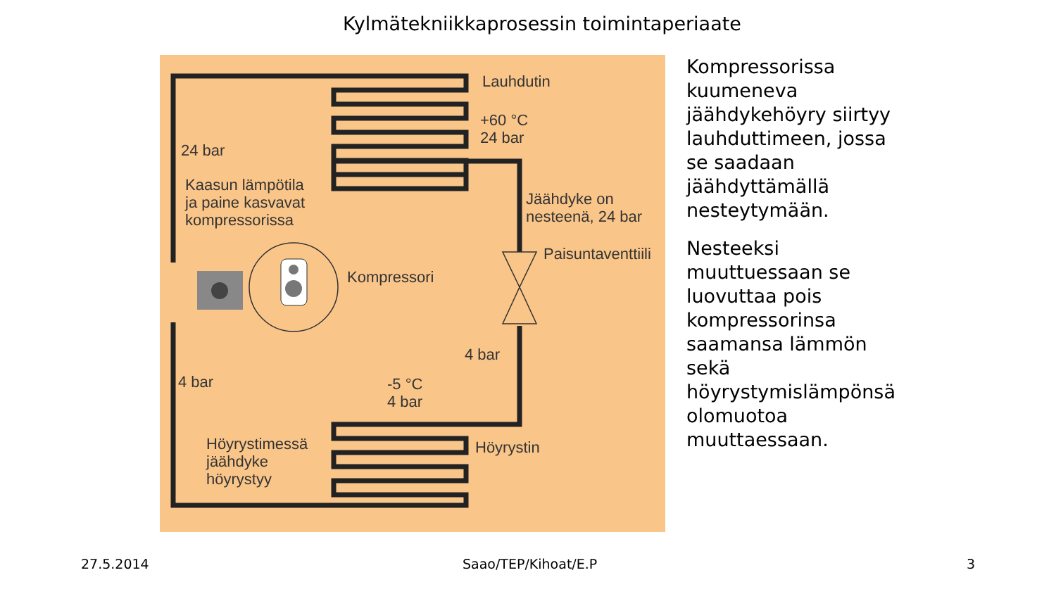Kylmätekniikkaprosessin toimintaperiaate
Lauhdutin
+60 °C
24 bar
24 bar
Kaasun lämpötila
ja paine kasvavat
kompressorissa
Jäähdyke on
nesteenä, 24 bar
Paisuntaventtiili
Kompressori
4 bar
4 bar
-5 °C
4 bar
Höyrystimessä
jäähdyke
höyrystyy
Höyrystin
Kompressorissa kuumeneva jäähdykehöyry siirtyy lauhduttimeen, jossa se saadaan jäähdyttämällä nesteytymään.
Nesteeksi muuttuessaan se luovuttaa pois kompressorinsa saamansa lämmön sekä höyrystymislämpönsä olomuotoa muuttaessaan.
27.5.2014 Saao/TEP/Kihoat/E.P 3